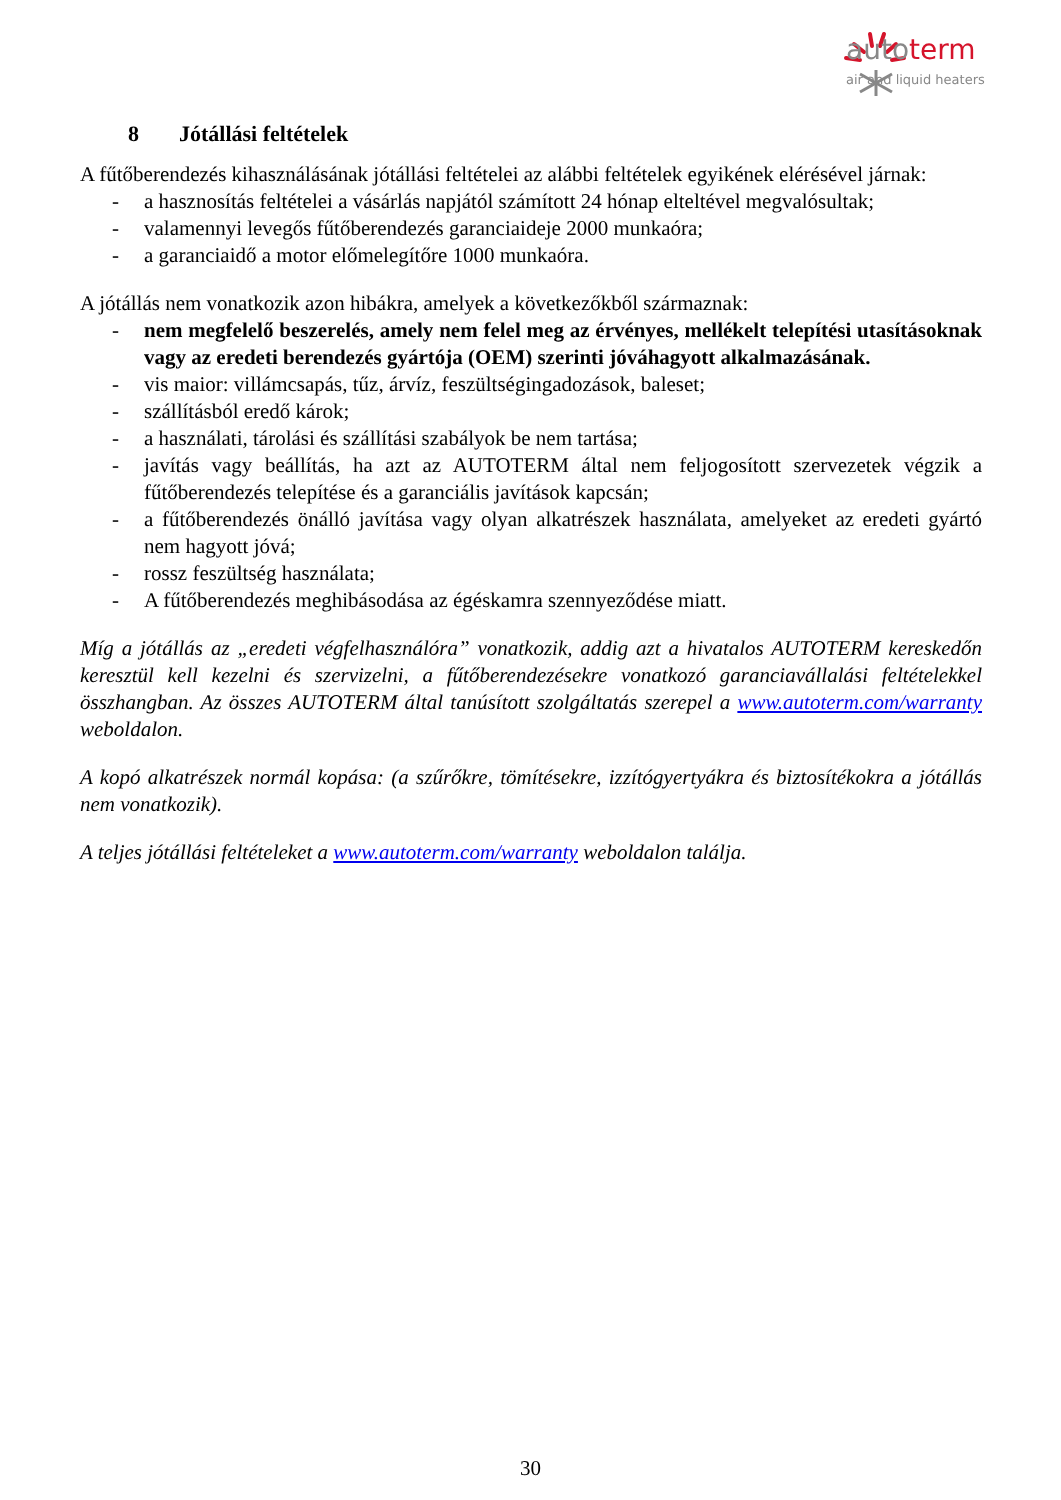auto term
air and liquid heaters
8 Jótállási feltételek
A fűtőberendezés kihasználásának jótállási feltételei az alábbi feltételek egyikének elérésével járnak:
- a hasznosítás feltételei a vásárlás napjától számított 24 hónap elteltével megvalósultak;
- valamennyi levegős fűtőberendezés garanciaideje 2000 munkaóra;
- a garanciaidő a motor előmelegítőre 1000 munkaóra.
A jótállás nem vonatkozik azon hibákra, amelyek a következőkből származnak:
- nem megfelelő beszerelés, amely nem felel meg az érvényes, mellékelt telepítési utasításoknak vagy az eredeti berendezés gyártója (OEM) szerinti jóváhagyott alkalmazásának.
- vis maior: villámcsapás, tűz, árvíz, feszültségingadozások, baleset;
- szállításból eredő károk;
- a használati, tárolási és szállítási szabályok be nem tartása;
- javítás vagy beállítás, ha azt az AUTOTERM által nem feljogosított szervezetek végzik a fűtőberendezés telepítése és a garanciális javítások kapcsán;
- a fűtőberendezés önálló javítása vagy olyan alkatrészek használata, amelyeket az eredeti gyártó nem hagyott jóvá;
- rossz feszültség használata;
- A fűtőberendezés meghibásodása az égéskamra szennyeződése miatt.
Míg a jótállás az „eredeti végfelhasználóra” vonatkozik, addig azt a hivatalos AUTOTERM kereskedőn keresztül kell kezelni és szervizelni, a fűtőberendezésekre vonatkozó garanciavállalási feltételekkel összhangban. Az összes AUTOTERM által tanúsított szolgáltatás szerepel a www.autoterm.com/warranty weboldalon.
A kopó alkatrészek normál kopása: (a szűrőkre, tömítésekre, izzítógyertyákra és biztosítékokra a jótállás nem vonatkozik).
A teljes jótállási feltételeket a www.autoterm.com/warranty weboldalon találja.
30